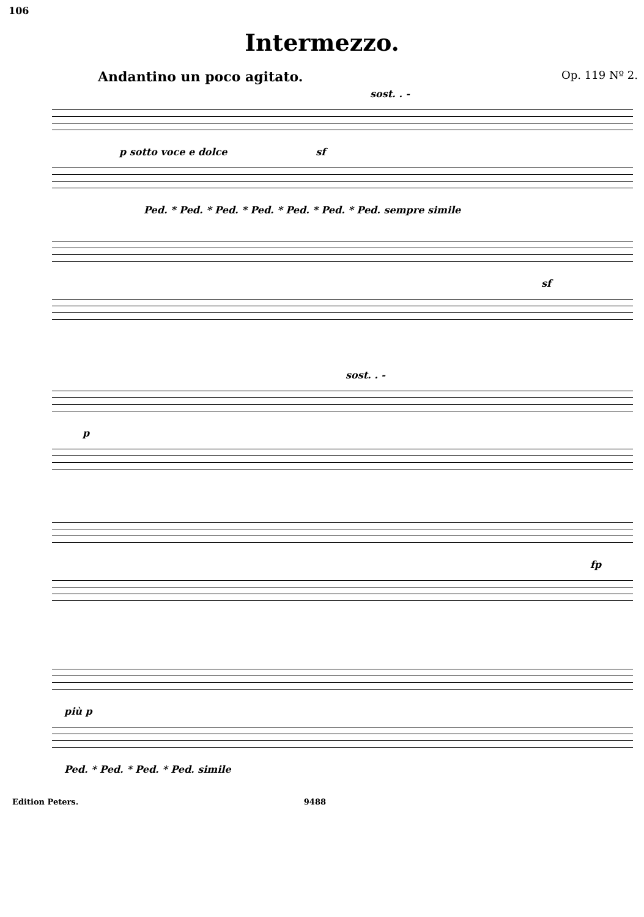106
Intermezzo.
Andantino un poco agitato. Op. 119 Nº 2.
sost. . -
p sotto voce e dolce sf
Ped. * Ped. * Ped. * Ped. * Ped. * Ped. * Ped. sempre simile
sf
sost. . -
p
fp
più p
Ped. * Ped. * Ped. * Ped. simile
Edition Peters. 9488